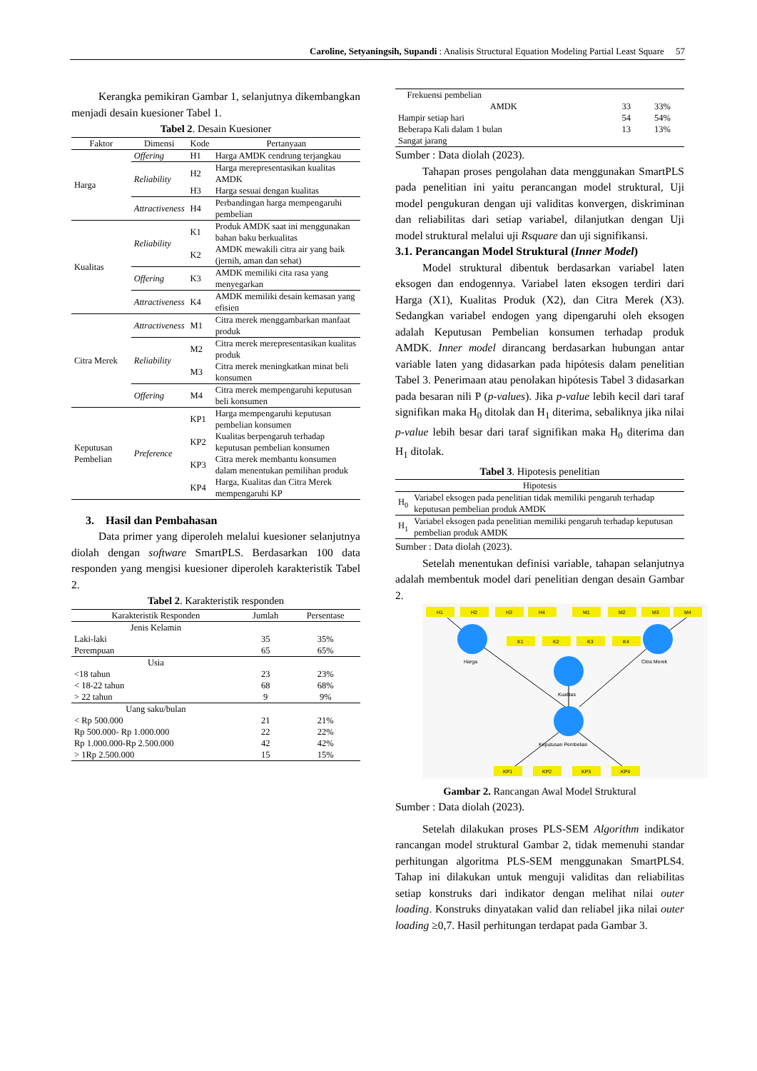Caroline, Setyaningsih, Supandi : Analisis Structural Equation Modeling Partial Least Square 57
Kerangka pemikiran Gambar 1, selanjutnya dikembangkan menjadi desain kuesioner Tabel 1.
Tabel 2. Desain Kuesioner
| Faktor | Dimensi | Kode | Pertanyaan |
| --- | --- | --- | --- |
| Harga | Offering | H1 | Harga AMDK cendrung terjangkau |
| | Reliability | H2 | Harga merepresentasikan kualitas AMDK |
| | | H3 | Harga sesuai dengan kualitas |
| | Attractiveness | H4 | Perbandingan harga mempengaruhi pembelian |
| Kualitas | Reliability | K1 | Produk AMDK saat ini menggunakan bahan baku berkualitas |
| | | K2 | AMDK mewakili citra air yang baik (jernih, aman dan sehat) |
| | Offering | K3 | AMDK memiliki cita rasa yang menyegarkan |
| | Attractiveness | K4 | AMDK memiliki desain kemasan yang efisien |
| Citra Merek | Attractiveness | M1 | Citra merek menggambarkan manfaat produk |
| | Reliability | M2 | Citra merek merepresentasikan kualitas produk |
| | | M3 | Citra merek meningkatkan minat beli konsumen |
| | Offering | M4 | Citra merek mempengaruhi keputusan beli konsumen |
| Keputusan Pembelian | Preference | KP1 | Harga mempengaruhi keputusan pembelian konsumen |
| | | KP2 | Kualitas berpengaruh terhadap keputusan pembelian konsumen |
| | | KP3 | Citra merek membantu konsumen dalam menentukan pemilihan produk |
| | | KP4 | Harga, Kualitas dan Citra Merek mempengaruhi KP |
3. Hasil dan Pembahasan
Data primer yang diperoleh melalui kuesioner selanjutnya diolah dengan software SmartPLS. Berdasarkan 100 data responden yang mengisi kuesioner diperoleh karakteristik Tabel 2.
Tabel 2. Karakteristik responden
| Karakteristik Responden | Jumlah | Persentase |
| --- | --- | --- |
| Jenis Kelamin | | |
| Laki-laki | 35 | 35% |
| Perempuan | 65 | 65% |
| Usia | | |
| <18 tahun | 23 | 23% |
| < 18-22 tahun | 68 | 68% |
| > 22 tahun | 9 | 9% |
| Uang saku/bulan | | |
| < Rp 500.000 | 21 | 21% |
| Rp 500.000- Rp 1.000.000 | 22 | 22% |
| Rp 1.000.000-Rp 2.500.000 | 42 | 42% |
| > 1Rp 2.500.000 | 15 | 15% |
| Frekuensi pembelian | | |
| AMDK | 33 | 33% |
| Hampir setiap hari | 54 | 54% |
| Beberapa Kali dalam 1 bulan | 13 | 13% |
| Sangat jarang | | |
Sumber : Data diolah (2023).
Tahapan proses pengolahan data menggunakan SmartPLS pada penelitian ini yaitu perancangan model struktural, Uji model pengukuran dengan uji validitas konvergen, diskriminan dan reliabilitas dari setiap variabel, dilanjutkan dengan Uji model struktural melalui uji Rsquare dan uji signifikansi.
3.1. Perancangan Model Struktural (Inner Model)
Model struktural dibentuk berdasarkan variabel laten eksogen dan endogennya. Variabel laten eksogen terdiri dari Harga (X1), Kualitas Produk (X2), dan Citra Merek (X3). Sedangkan variabel endogen yang dipengaruhi oleh eksogen adalah Keputusan Pembelian konsumen terhadap produk AMDK. Inner model dirancang berdasarkan hubungan antar variable laten yang didasarkan pada hipótesis dalam penelitian Tabel 3. Penerimaan atau penolakan hipótesis Tabel 3 didasarkan pada besaran nili P (p-values). Jika p-value lebih kecil dari taraf signifikan maka H<sub>0</sub> ditolak dan H<sub>1</sub> diterima, sebaliknya jika nilai p-value lebih besar dari taraf signifikan maka H<sub>0</sub> diterima dan H<sub>1</sub> ditolak.
Tabel 3. Hipotesis penelitian
| Hipotesis | |
| --- | --- |
| H<sub>0</sub> | Variabel eksogen pada penelitian tidak memiliki pengaruh terhadap keputusan pembelian produk AMDK |
| H<sub>1</sub> | Variabel eksogen pada penelitian memiliki pengaruh terhadap keputusan pembelian produk AMDK |
Sumber : Data diolah (2023).
Setelah menentukan definisi variable, tahapan selanjutnya adalah membentuk model dari penelitian dengan desain Gambar 2.
H1
H2
H3
H4
M1
M2
M3
M4
K1
K2
K3
K4
Harga
Citra Merek
Kualitas
Keputusan Pembelian
KP1
KP2
KP3
KP4
Gambar 2. Rancangan Awal Model Struktural
Sumber : Data diolah (2023).
Setelah dilakukan proses PLS-SEM Algorithm indikator rancangan model struktural Gambar 2, tidak memenuhi standar perhitungan algoritma PLS-SEM menggunakan SmartPLS4. Tahap ini dilakukan untuk menguji validitas dan reliabilitas setiap konstruks dari indikator dengan melihat nilai outer loading. Konstruks dinyatakan valid dan reliabel jika nilai outer loading ≥0,7. Hasil perhitungan terdapat pada Gambar 3.